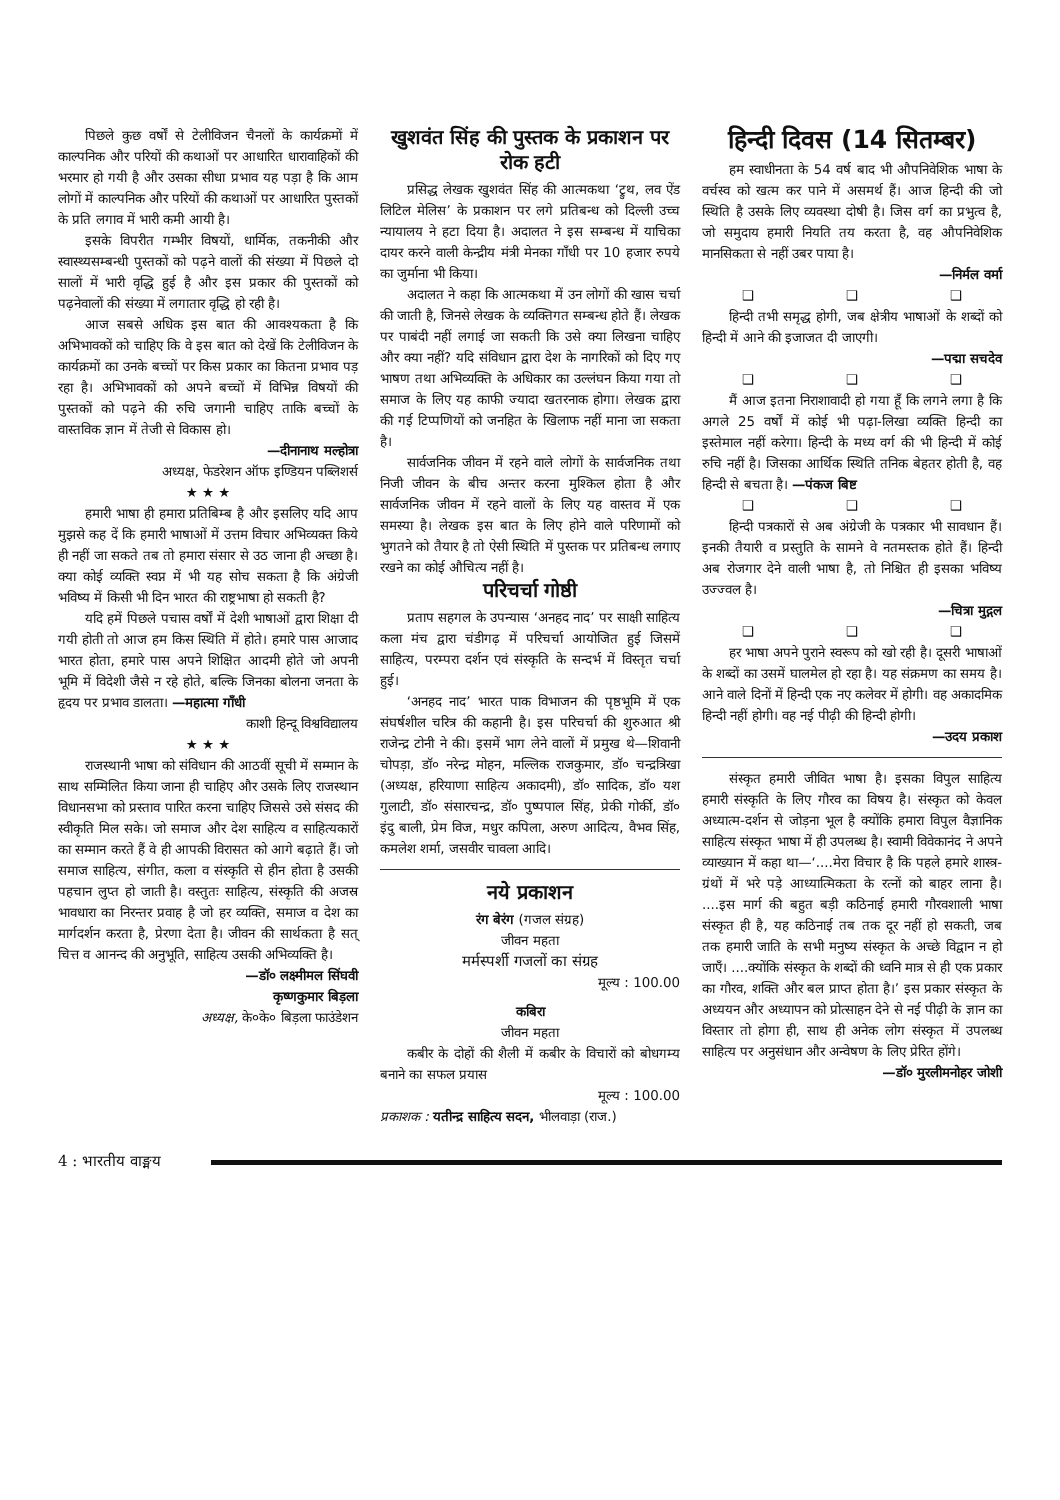पिछले कुछ वर्षों से टेलीविजन चैनलों के कार्यक्रमों में काल्पनिक और परियों की कथाओं पर आधारित धारावाहिकों की भरमार हो गयी है और उसका सीधा प्रभाव यह पड़ा है कि आम लोगों में काल्पनिक और परियों की कथाओं पर आधारित पुस्तकों के प्रति लगाव में भारी कमी आयी है।
इसके विपरीत गम्भीर विषयों, धार्मिक, तकनीकी और स्वास्थ्यसम्बन्धी पुस्तकों को पढ़ने वालों की संख्या में पिछले दो सालों में भारी वृद्धि हुई है और इस प्रकार की पुस्तकों को पढ़नेवालों की संख्या में लगातार वृद्धि हो रही है।
आज सबसे अधिक इस बात की आवश्यकता है कि अभिभावकों को चाहिए कि वे इस बात को देखें कि टेलीविजन के कार्यक्रमों का उनके बच्चों पर किस प्रकार का कितना प्रभाव पड़ रहा है। अभिभावकों को अपने बच्चों में विभिन्न विषयों की पुस्तकों को पढ़ने की रुचि जगानी चाहिए ताकि बच्चों के वास्तविक ज्ञान में तेजी से विकास हो।
—दीनानाथ मल्होत्रा
अध्यक्ष, फेडरेशन ऑफ इण्डियन पब्लिशर्स
★ ★ ★
हमारी भाषा ही हमारा प्रतिबिम्ब है और इसलिए यदि आप मुझसे कह दें कि हमारी भाषाओं में उत्तम विचार अभिव्यक्त किये ही नहीं जा सकते तब तो हमारा संसार से उठ जाना ही अच्छा है। क्या कोई व्यक्ति स्वप्न में भी यह सोच सकता है कि अंग्रेजी भविष्य में किसी भी दिन भारत की राष्ट्रभाषा हो सकती है?
यदि हमें पिछले पचास वर्षों में देशी भाषाओं द्वारा शिक्षा दी गयी होती तो आज हम किस स्थिति में होते। हमारे पास आजाद भारत होता, हमारे पास अपने शिक्षित आदमी होते जो अपनी भूमि में विदेशी जैसे न रहे होते, बल्कि जिनका बोलना जनता के हृदय पर प्रभाव डालता। —महात्मा गाँधी
काशी हिन्दू विश्वविद्यालय
★ ★ ★
राजस्थानी भाषा को संविधान की आठवीं सूची में सम्मान के साथ सम्मिलित किया जाना ही चाहिए और उसके लिए राजस्थान विधानसभा को प्रस्ताव पारित करना चाहिए जिससे उसे संसद की स्वीकृति मिल सके। जो समाज और देश साहित्य व साहित्यकारों का सम्मान करते हैं वे ही आपकी विरासत को आगे बढ़ाते हैं। जो समाज साहित्य, संगीत, कला व संस्कृति से हीन होता है उसकी पहचान लुप्त हो जाती है। वस्तुतः साहित्य, संस्कृति की अजस्र भावधारा का निरन्तर प्रवाह है जो हर व्यक्ति, समाज व देश का मार्गदर्शन करता है, प्रेरणा देता है। जीवन की सार्थकता है सत् चित्त व आनन्द की अनुभूति, साहित्य उसकी अभिव्यक्ति है।
—डॉ० लक्ष्मीमल सिंघवी
कृष्णकुमार बिड़ला
अध्यक्ष, के०के० बिड़ला फाउंडेशन
खुशवंत सिंह की पुस्तक के प्रकाशन पर रोक हटी
प्रसिद्ध लेखक खुशवंत सिंह की आत्मकथा ‘ट्रुथ, लव ऐंड लिटिल मेलिस’ के प्रकाशन पर लगे प्रतिबन्ध को दिल्ली उच्च न्यायालय ने हटा दिया है। अदालत ने इस सम्बन्ध में याचिका दायर करने वाली केन्द्रीय मंत्री मेनका गाँधी पर 10 हजार रुपये का जुर्माना भी किया।
अदालत ने कहा कि आत्मकथा में उन लोगों की खास चर्चा की जाती है, जिनसे लेखक के व्यक्तिगत सम्बन्ध होते हैं। लेखक पर पाबंदी नहीं लगाई जा सकती कि उसे क्या लिखना चाहिए और क्या नहीं? यदि संविधान द्वारा देश के नागरिकों को दिए गए भाषण तथा अभिव्यक्ति के अधिकार का उल्लंघन किया गया तो समाज के लिए यह काफी ज्यादा खतरनाक होगा। लेखक द्वारा की गई टिप्पणियों को जनहित के खिलाफ नहीं माना जा सकता है।
सार्वजनिक जीवन में रहने वाले लोगों के सार्वजनिक तथा निजी जीवन के बीच अन्तर करना मुश्किल होता है और सार्वजनिक जीवन में रहने वालों के लिए यह वास्तव में एक समस्या है। लेखक इस बात के लिए होने वाले परिणामों को भुगतने को तैयार है तो ऐसी स्थिति में पुस्तक पर प्रतिबन्ध लगाए रखने का कोई औचित्य नहीं है।
परिचर्चा गोष्ठी
प्रताप सहगल के उपन्यास ‘अनहद नाद’ पर साक्षी साहित्य कला मंच द्वारा चंडीगढ़ में परिचर्चा आयोजित हुई जिसमें साहित्य, परम्परा दर्शन एवं संस्कृति के सन्दर्भ में विस्तृत चर्चा हुई।
‘अनहद नाद’ भारत पाक विभाजन की पृष्ठभूमि में एक संघर्षशील चरित्र की कहानी है। इस परिचर्चा की शुरुआत श्री राजेन्द्र टोनी ने की। इसमें भाग लेने वालों में प्रमुख थे—शिवानी चोपड़ा, डॉ० नरेन्द्र मोहन, मल्लिक राजकुमार, डॉ० चन्द्रत्रिखा (अध्यक्ष, हरियाणा साहित्य अकादमी), डॉ० सादिक, डॉ० यश गुलाटी, डॉ० संसारचन्द्र, डॉ० पुष्पपाल सिंह, प्रेकी गोर्की, डॉ० इंदु बाली, प्रेम विज, मधुर कपिला, अरुण आदित्य, वैभव सिंह, कमलेश शर्मा, जसवीर चावला आदि।
नये प्रकाशन
रंग बेरंग (गजल संग्रह)
जीवन महता
मर्मस्पर्शी गजलों का संग्रह
मूल्य : 100.00
कबिरा
जीवन महता
कबीर के दोहों की शैली में कबीर के विचारों को बोधगम्य बनाने का सफल प्रयास
मूल्य : 100.00
प्रकाशक : यतीन्द्र साहित्य सदन, भीलवाड़ा (राज.)
हिन्दी दिवस (14 सितम्बर)
हम स्वाधीनता के 54 वर्ष बाद भी औपनिवेशिक भाषा के वर्चस्व को खत्म कर पाने में असमर्थ हैं। आज हिन्दी की जो स्थिति है उसके लिए व्यवस्था दोषी है। जिस वर्ग का प्रभुत्व है, जो समुदाय हमारी नियति तय करता है, वह औपनिवेशिक मानसिकता से नहीं उबर पाया है।
—निर्मल वर्मा
❑ ❑ ❑
हिन्दी तभी समृद्ध होगी, जब क्षेत्रीय भाषाओं के शब्दों को हिन्दी में आने की इजाजत दी जाएगी।
—पद्मा सचदेव
❑ ❑ ❑
मैं आज इतना निराशावादी हो गया हूँ कि लगने लगा है कि अगले 25 वर्षों में कोई भी पढ़ा-लिखा व्यक्ति हिन्दी का इस्तेमाल नहीं करेगा। हिन्दी के मध्य वर्ग की भी हिन्दी में कोई रुचि नहीं है। जिसका आर्थिक स्थिति तनिक बेहतर होती है, वह हिन्दी से बचता है। —पंकज बिष्ट
❑ ❑ ❑
हिन्दी पत्रकारों से अब अंग्रेजी के पत्रकार भी सावधान हैं। इनकी तैयारी व प्रस्तुति के सामने वे नतमस्तक होते हैं। हिन्दी अब रोजगार देने वाली भाषा है, तो निश्चित ही इसका भविष्य उज्ज्वल है।
—चित्रा मुद्गल
❑ ❑ ❑
हर भाषा अपने पुराने स्वरूप को खो रही है। दूसरी भाषाओं के शब्दों का उसमें घालमेल हो रहा है। यह संक्रमण का समय है। आने वाले दिनों में हिन्दी एक नए कलेवर में होगी। वह अकादमिक हिन्दी नहीं होगी। वह नई पीढ़ी की हिन्दी होगी।
—उदय प्रकाश
संस्कृत हमारी जीवित भाषा है। इसका विपुल साहित्य हमारी संस्कृति के लिए गौरव का विषय है। संस्कृत को केवल अध्यात्म-दर्शन से जोड़ना भूल है क्योंकि हमारा विपुल वैज्ञानिक साहित्य संस्कृत भाषा में ही उपलब्ध है। स्वामी विवेकानंद ने अपने व्याख्यान में कहा था—‘....मेरा विचार है कि पहले हमारे शास्त्र-ग्रंथों में भरे पड़े आध्यात्मिकता के रत्नों को बाहर लाना है। ....इस मार्ग की बहुत बड़ी कठिनाई हमारी गौरवशाली भाषा संस्कृत ही है, यह कठिनाई तब तक दूर नहीं हो सकती, जब तक हमारी जाति के सभी मनुष्य संस्कृत के अच्छे विद्वान न हो जाएँ। ....क्योंकि संस्कृत के शब्दों की ध्वनि मात्र से ही एक प्रकार का गौरव, शक्ति और बल प्राप्त होता है।’ इस प्रकार संस्कृत के अध्ययन और अध्यापन को प्रोत्साहन देने से नई पीढ़ी के ज्ञान का विस्तार तो होगा ही, साथ ही अनेक लोग संस्कृत में उपलब्ध साहित्य पर अनुसंधान और अन्वेषण के लिए प्रेरित होंगे।
—डॉ० मुरलीमनोहर जोशी
4 : भारतीय वाङ्मय